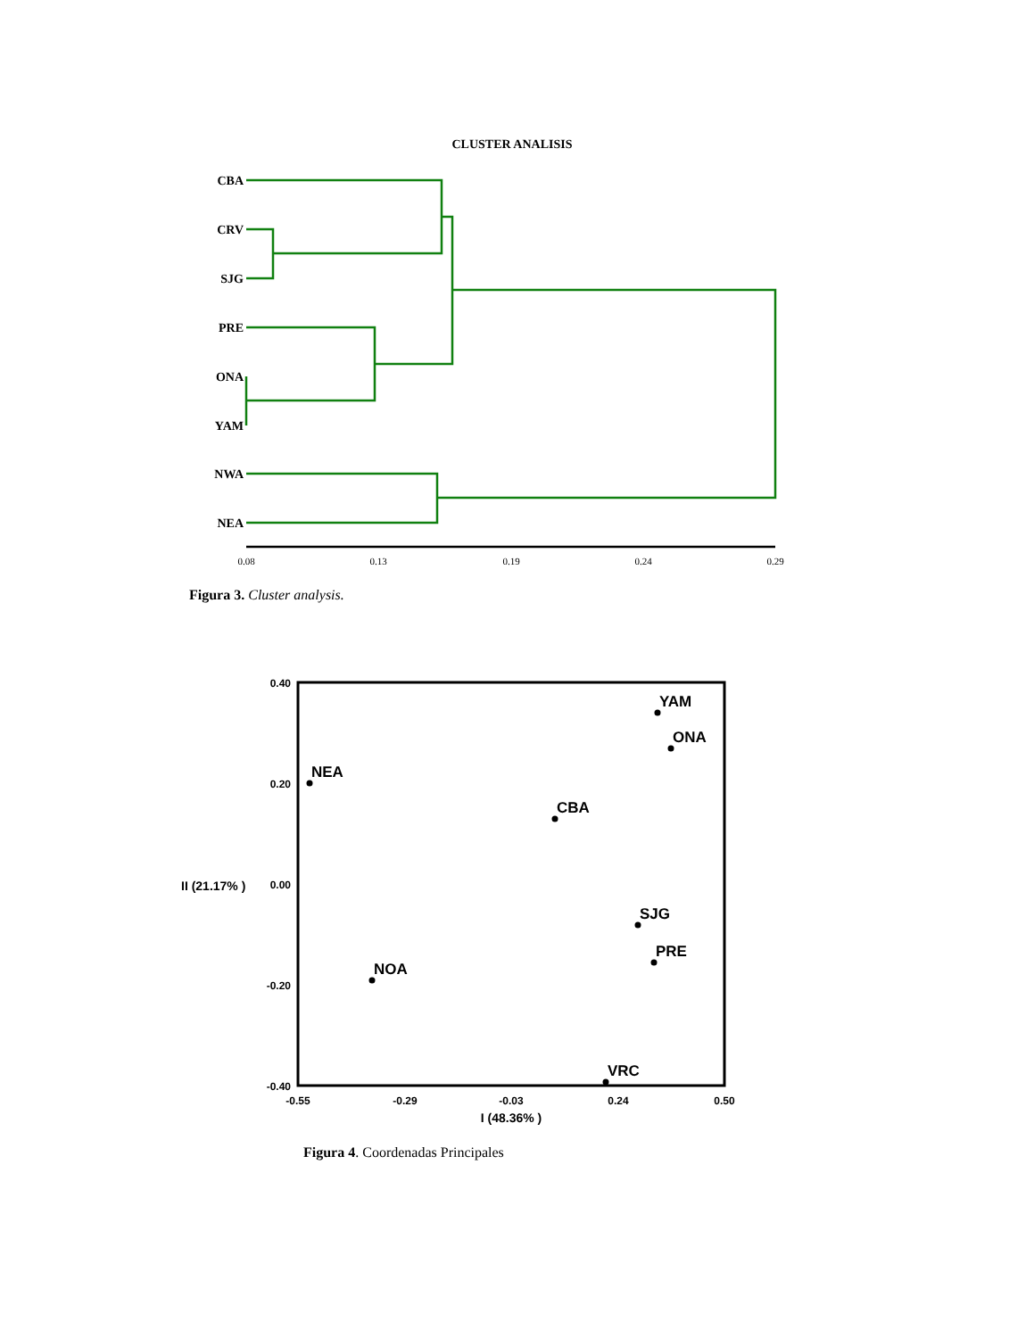CLUSTER ANALISIS
CBA
CRV
SJG
PRE
ONA
YAM
NWA
NEA
0.08
0.13
0.19
0.24
0.29
0.40
0.20
0.00
-0.20
-0.40
-0.55
-0.29
-0.03
0.24
0.50
I (48.36% )
II (21.17% )
YAM
ONA
NEA
CBA
SJG
PRE
NOA
VRC
Figura 3. Cluster analysis.
Figura 4. Coordenadas Principales